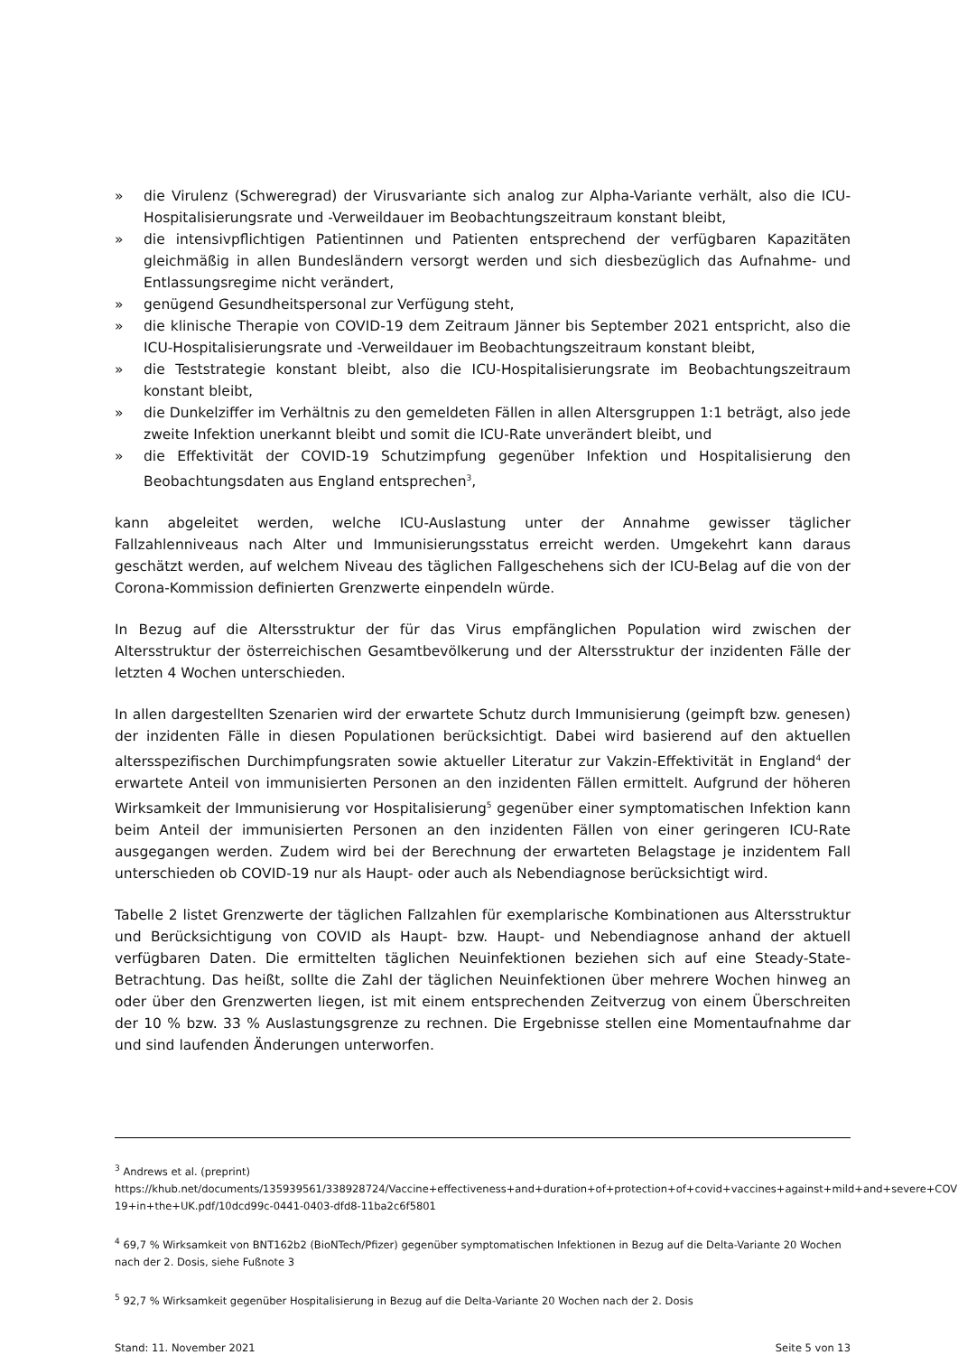» die Virulenz (Schweregrad) der Virusvariante sich analog zur Alpha-Variante verhält, also die ICU-Hospitalisierungsrate und -Verweildauer im Beobachtungszeitraum konstant bleibt,
» die intensivpflichtigen Patientinnen und Patienten entsprechend der verfügbaren Kapazitäten gleichmäßig in allen Bundesländern versorgt werden und sich diesbezüglich das Aufnahme- und Entlassungsregime nicht verändert,
» genügend Gesundheitspersonal zur Verfügung steht,
» die klinische Therapie von COVID-19 dem Zeitraum Jänner bis September 2021 entspricht, also die ICU-Hospitalisierungsrate und -Verweildauer im Beobachtungszeitraum konstant bleibt,
» die Teststrategie konstant bleibt, also die ICU-Hospitalisierungsrate im Beobachtungszeitraum konstant bleibt,
» die Dunkelziffer im Verhältnis zu den gemeldeten Fällen in allen Altersgruppen 1:1 beträgt, also jede zweite Infektion unerkannt bleibt und somit die ICU-Rate unverändert bleibt, und
» die Effektivität der COVID-19 Schutzimpfung gegenüber Infektion und Hospitalisierung den Beobachtungsdaten aus England entsprechen<sup>3</sup>,
kann abgeleitet werden, welche ICU-Auslastung unter der Annahme gewisser täglicher Fallzahlenniveaus nach Alter und Immunisierungsstatus erreicht werden. Umgekehrt kann daraus geschätzt werden, auf welchem Niveau des täglichen Fallgeschehens sich der ICU-Belag auf die von der Corona-Kommission definierten Grenzwerte einpendeln würde.
In Bezug auf die Altersstruktur der für das Virus empfänglichen Population wird zwischen der Altersstruktur der österreichischen Gesamtbevölkerung und der Altersstruktur der inzidenten Fälle der letzten 4 Wochen unterschieden.
In allen dargestellten Szenarien wird der erwartete Schutz durch Immunisierung (geimpft bzw. genesen) der inzidenten Fälle in diesen Populationen berücksichtigt. Dabei wird basierend auf den aktuellen altersspezifischen Durchimpfungsraten sowie aktueller Literatur zur Vakzin-Effektivität in England<sup>4</sup> der erwartete Anteil von immunisierten Personen an den inzidenten Fällen ermittelt. Aufgrund der höheren Wirksamkeit der Immunisierung vor Hospitalisierung<sup>5</sup> gegenüber einer symptomatischen Infektion kann beim Anteil der immunisierten Personen an den inzidenten Fällen von einer geringeren ICU-Rate ausgegangen werden. Zudem wird bei der Berechnung der erwarteten Belagstage je inzidentem Fall unterschieden ob COVID-19 nur als Haupt- oder auch als Nebendiagnose berücksichtigt wird.
Tabelle 2 listet Grenzwerte der täglichen Fallzahlen für exemplarische Kombinationen aus Altersstruktur und Berücksichtigung von COVID als Haupt- bzw. Haupt- und Nebendiagnose anhand der aktuell verfügbaren Daten. Die ermittelten täglichen Neuinfektionen beziehen sich auf eine Steady-State-Betrachtung. Das heißt, sollte die Zahl der täglichen Neuinfektionen über mehrere Wochen hinweg an oder über den Grenzwerten liegen, ist mit einem entsprechenden Zeitverzug von einem Überschreiten der 10 % bzw. 33 % Auslastungsgrenze zu rechnen. Die Ergebnisse stellen eine Momentaufnahme dar und sind laufenden Änderungen unterworfen.
<sup>3</sup> Andrews et al. (preprint) https://khub.net/documents/135939561/338928724/Vaccine+effectiveness+and+duration+of+protection+of+covid+vaccines+against+mild+and+severe+COVID-19+in+the+UK.pdf/10dcd99c-0441-0403-dfd8-11ba2c6f5801
<sup>4</sup> 69,7 % Wirksamkeit von BNT162b2 (BioNTech/Pfizer) gegenüber symptomatischen Infektionen in Bezug auf die Delta-Variante 20 Wochen nach der 2. Dosis, siehe Fußnote 3
<sup>5</sup> 92,7 % Wirksamkeit gegenüber Hospitalisierung in Bezug auf die Delta-Variante 20 Wochen nach der 2. Dosis
Stand: 11. November 2021 Seite 5 von 13